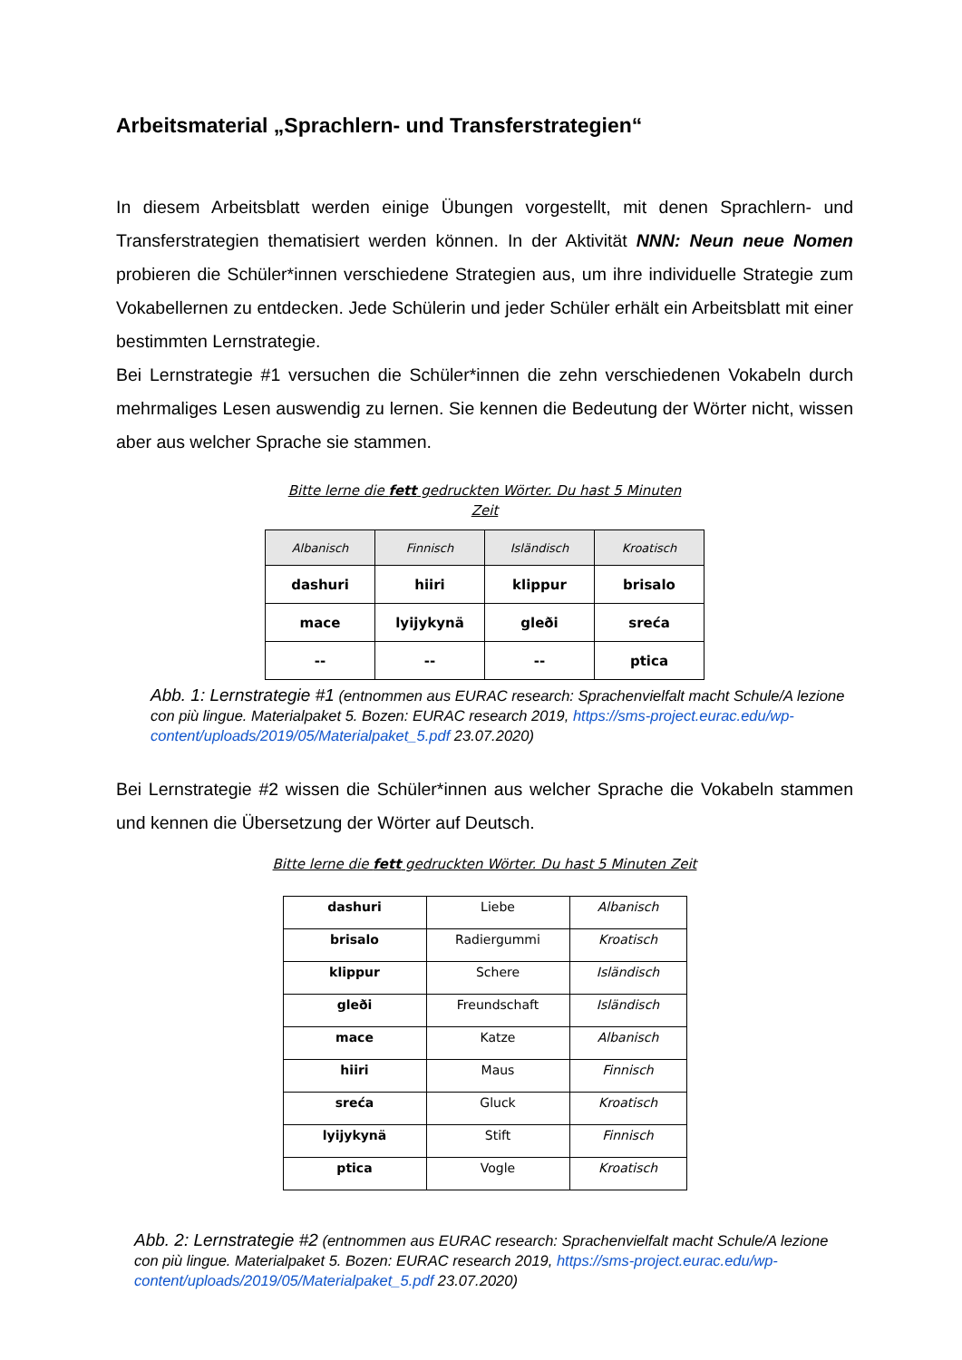Arbeitsmaterial „Sprachlern- und Transferstrategien“
In diesem Arbeitsblatt werden einige Übungen vorgestellt, mit denen Sprachlern- und Transferstrategien thematisiert werden können. In der Aktivität NNN: Neun neue Nomen probieren die Schüler*innen verschiedene Strategien aus, um ihre individuelle Strategie zum Vokabellernen zu entdecken. Jede Schülerin und jeder Schüler erhält ein Arbeitsblatt mit einer bestimmten Lernstrategie.
Bei Lernstrategie #1 versuchen die Schüler*innen die zehn verschiedenen Vokabeln durch mehrmaliges Lesen auswendig zu lernen. Sie kennen die Bedeutung der Wörter nicht, wissen aber aus welcher Sprache sie stammen.
Bitte lerne die fett gedruckten Wörter. Du hast 5 Minuten
Zeit
| Albanisch | Finnisch | Isländisch | Kroatisch |
| --- | --- | --- | --- |
| dashuri | hiiri | klippur | brisalo |
| mace | lyijykynä | gleði | sreća |
| -- | -- | -- | ptica |
Abb. 1: Lernstrategie #1 (entnommen aus EURAC research: Sprachenvielfalt macht Schule/A lezione con più lingue. Materialpaket 5. Bozen: EURAC research 2019, https://sms-project.eurac.edu/wp-content/uploads/2019/05/Materialpaket_5.pdf 23.07.2020)
Bei Lernstrategie #2 wissen die Schüler*innen aus welcher Sprache die Vokabeln stammen und kennen die Übersetzung der Wörter auf Deutsch.
Bitte lerne die fett gedruckten Wörter. Du hast 5 Minuten Zeit
| dashuri | Liebe | Albanisch |
| brisalo | Radiergummi | Kroatisch |
| klippur | Schere | Isländisch |
| gleði | Freundschaft | Isländisch |
| mace | Katze | Albanisch |
| hiiri | Maus | Finnisch |
| sreća | Gluck | Kroatisch |
| lyijykynä | Stift | Finnisch |
| ptica | Vogle | Kroatisch |
Abb. 2: Lernstrategie #2 (entnommen aus EURAC research: Sprachenvielfalt macht Schule/A lezione con più lingue. Materialpaket 5. Bozen: EURAC research 2019, https://sms-project.eurac.edu/wp-content/uploads/2019/05/Materialpaket_5.pdf 23.07.2020)